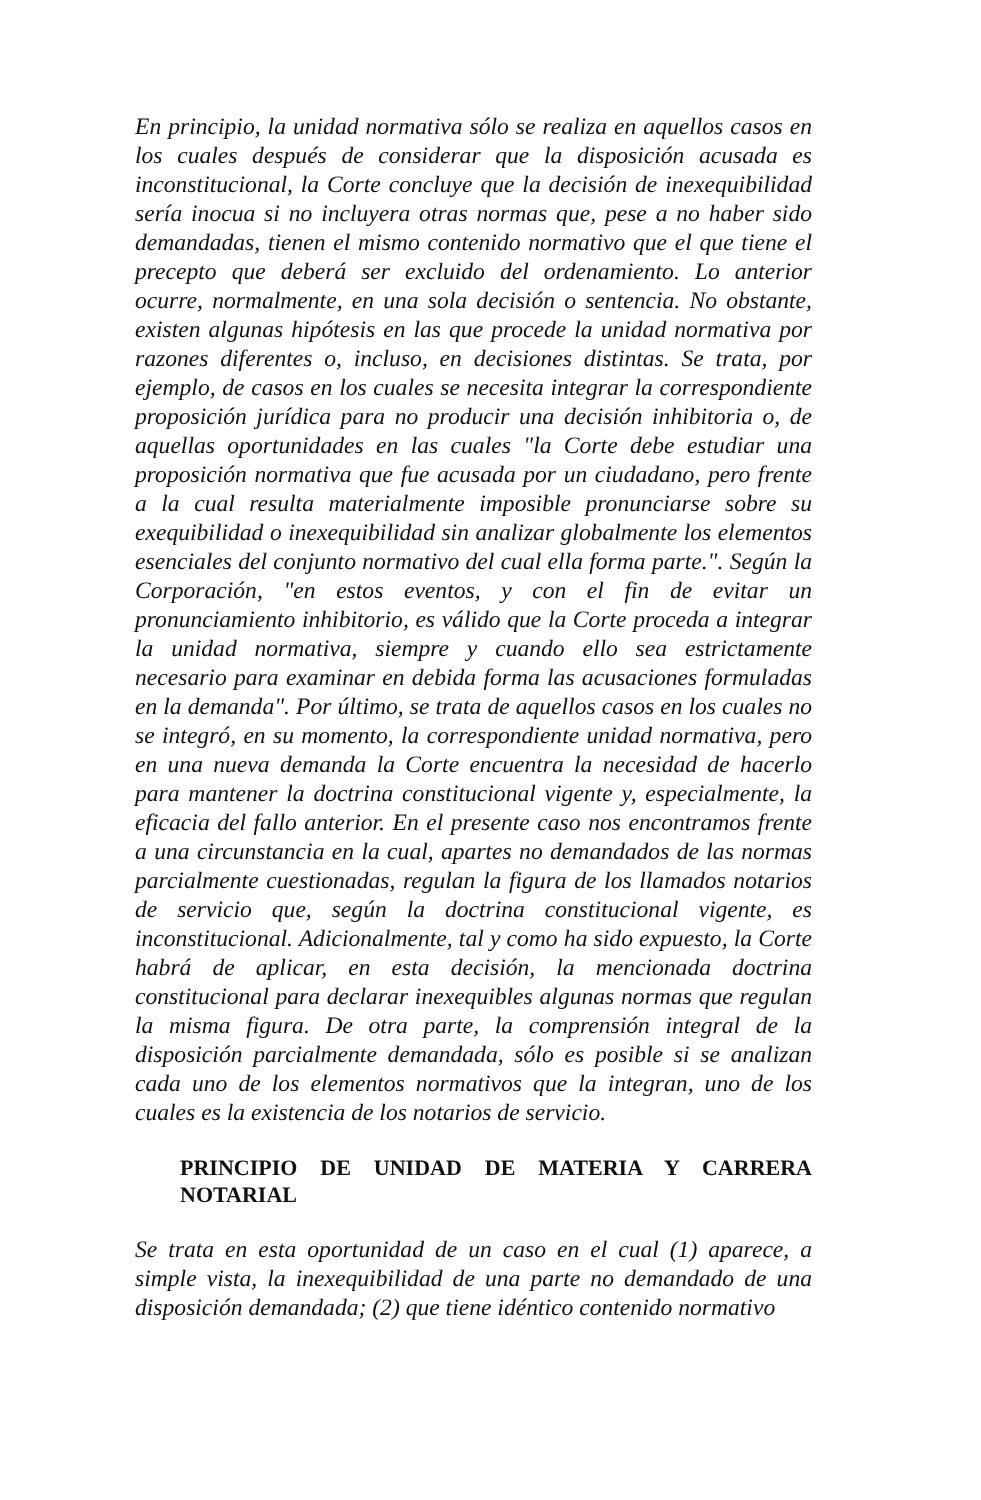En principio, la unidad normativa sólo se realiza en aquellos casos en los cuales después de considerar que la disposición acusada es inconstitucional, la Corte concluye que la decisión de inexequibilidad sería inocua si no incluyera otras normas que, pese a no haber sido demandadas, tienen el mismo contenido normativo que el que tiene el precepto que deberá ser excluido del ordenamiento. Lo anterior ocurre, normalmente, en una sola decisión o sentencia. No obstante, existen algunas hipótesis en las que procede la unidad normativa por razones diferentes o, incluso, en decisiones distintas. Se trata, por ejemplo, de casos en los cuales se necesita integrar la correspondiente proposición jurídica para no producir una decisión inhibitoria o, de aquellas oportunidades en las cuales "la Corte debe estudiar una proposición normativa que fue acusada por un ciudadano, pero frente a la cual resulta materialmente imposible pronunciarse sobre su exequibilidad o inexequibilidad sin analizar globalmente los elementos esenciales del conjunto normativo del cual ella forma parte.". Según la Corporación, "en estos eventos, y con el fin de evitar un pronunciamiento inhibitorio, es válido que la Corte proceda a integrar la unidad normativa, siempre y cuando ello sea estrictamente necesario para examinar en debida forma las acusaciones formuladas en la demanda". Por último, se trata de aquellos casos en los cuales no se integró, en su momento, la correspondiente unidad normativa, pero en una nueva demanda la Corte encuentra la necesidad de hacerlo para mantener la doctrina constitucional vigente y, especialmente, la eficacia del fallo anterior. En el presente caso nos encontramos frente a una circunstancia en la cual, apartes no demandados de las normas parcialmente cuestionadas, regulan la figura de los llamados notarios de servicio que, según la doctrina constitucional vigente, es inconstitucional. Adicionalmente, tal y como ha sido expuesto, la Corte habrá de aplicar, en esta decisión, la mencionada doctrina constitucional para declarar inexequibles algunas normas que regulan la misma figura. De otra parte, la comprensión integral de la disposición parcialmente demandada, sólo es posible si se analizan cada uno de los elementos normativos que la integran, uno de los cuales es la existencia de los notarios de servicio.
PRINCIPIO DE UNIDAD DE MATERIA Y CARRERA NOTARIAL
Se trata en esta oportunidad de un caso en el cual (1) aparece, a simple vista, la inexequibilidad de una parte no demandado de una disposición demandada; (2) que tiene idéntico contenido normativo